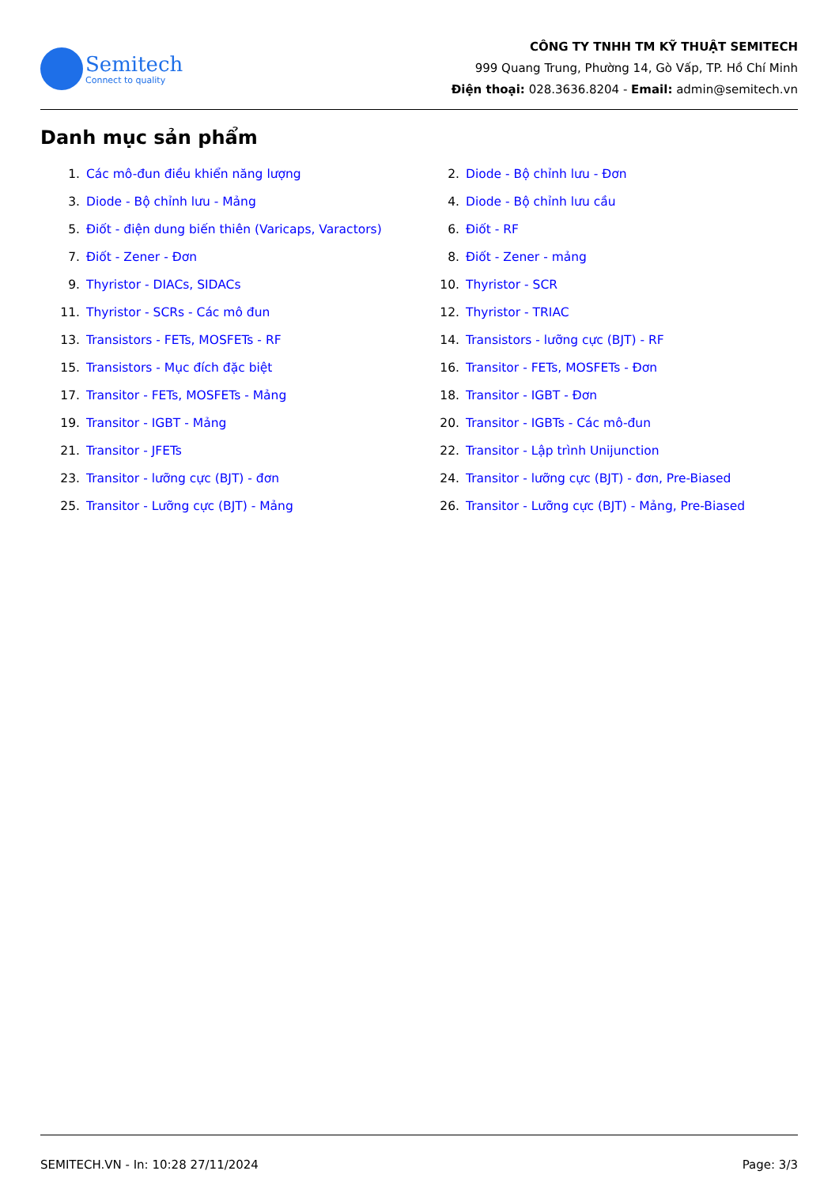Semitech
Connect to quality
CÔNG TY TNHH TM KỸ THUẬT SEMITECH
999 Quang Trung, Phường 14, Gò Vấp, TP. Hồ Chí Minh
Điện thoại: 028.3636.8204 - Email: admin@semitech.vn
Danh mục sản phẩm
1. Các mô-đun điều khiển năng lượng
2. Diode - Bộ chỉnh lưu - Đơn
3. Diode - Bộ chỉnh lưu - Mảng
4. Diode - Bộ chỉnh lưu cầu
5. Điốt - điện dung biến thiên (Varicaps, Varactors)
6. Điốt - RF
7. Điốt - Zener - Đơn
8. Điốt - Zener - mảng
9. Thyristor - DIACs, SIDACs
10. Thyristor - SCR
11. Thyristor - SCRs - Các mô đun
12. Thyristor - TRIAC
13. Transistors - FETs, MOSFETs - RF
14. Transistors - lưỡng cực (BJT) - RF
15. Transistors - Mục đích đặc biệt
16. Transitor - FETs, MOSFETs - Đơn
17. Transitor - FETs, MOSFETs - Mảng
18. Transitor - IGBT - Đơn
19. Transitor - IGBT - Mảng
20. Transitor - IGBTs - Các mô-đun
21. Transitor - JFETs
22. Transitor - Lập trình Unijunction
23. Transitor - lưỡng cực (BJT) - đơn
24. Transitor - lưỡng cực (BJT) - đơn, Pre-Biased
25. Transitor - Lưỡng cực (BJT) - Mảng
26. Transitor - Lưỡng cực (BJT) - Mảng, Pre-Biased
SEMITECH.VN - In: 10:28 27/11/2024 Page: 3/3